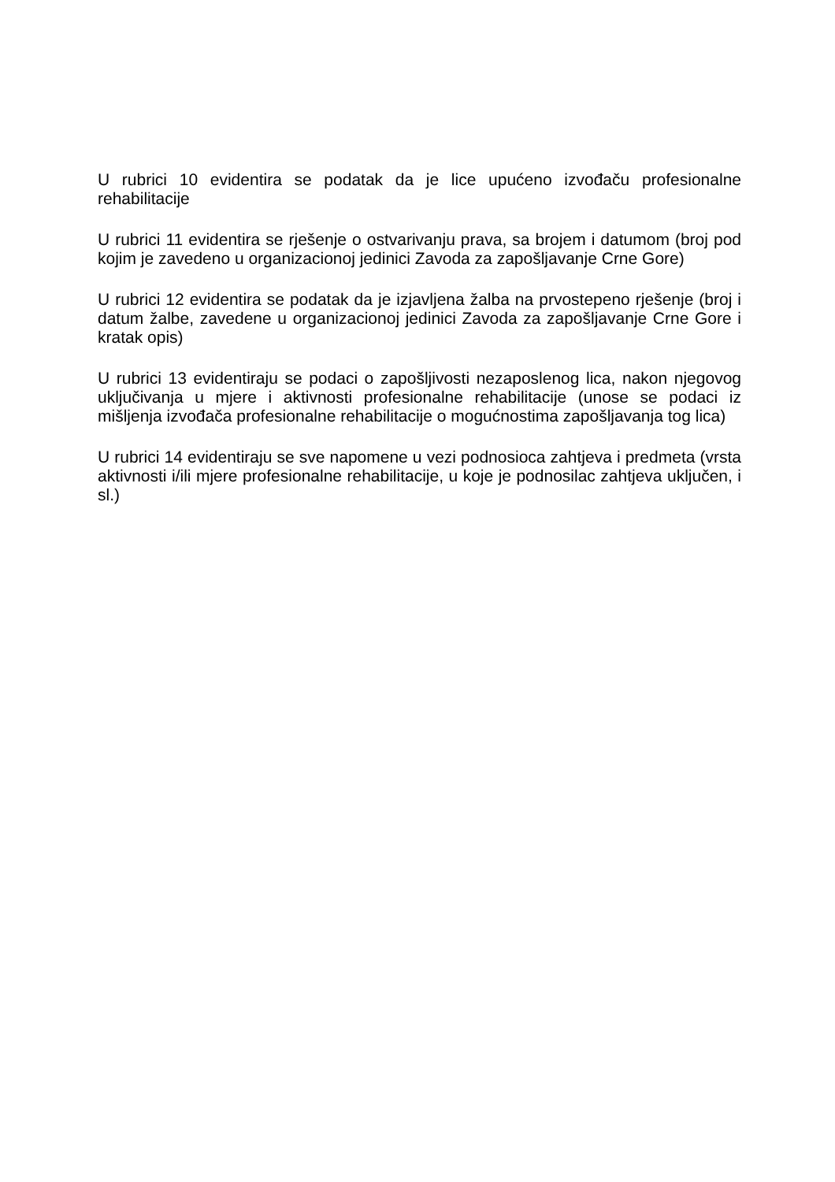U rubrici 10 evidentira se podatak da je lice upućeno izvođaču profesionalne rehabilitacije
U rubrici 11 evidentira se rješenje o ostvarivanju prava, sa brojem i datumom (broj pod kojim je zavedeno u organizacionoj jedinici Zavoda za zapošljavanje Crne Gore)
U rubrici 12 evidentira se podatak da je izjavljena žalba na prvostepeno rješenje (broj i datum žalbe, zavedene u organizacionoj jedinici Zavoda za zapošljavanje Crne Gore i kratak opis)
U rubrici 13 evidentiraju se podaci o zapošljivosti nezaposlenog lica, nakon njegovog uključivanja u mjere i aktivnosti profesionalne rehabilitacije (unose se podaci iz mišljenja izvođača profesionalne rehabilitacije o mogućnostima zapošljavanja tog lica)
U rubrici 14 evidentiraju se sve napomene u vezi podnosioca zahtjeva i predmeta (vrsta aktivnosti i/ili mjere profesionalne rehabilitacije, u koje je podnosilac zahtjeva uključen, i sl.)